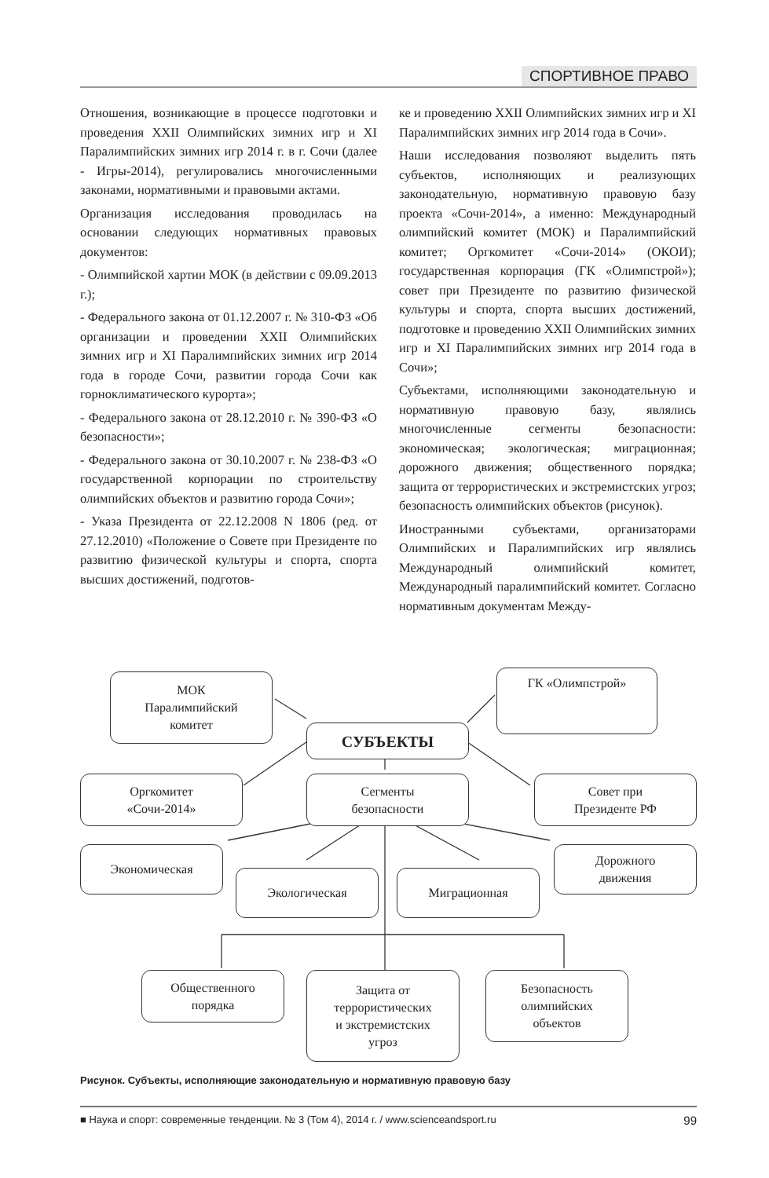СПОРТИВНОЕ ПРАВО
Отношения, возникающие в процессе подготовки и проведения XXII Олимпийских зимних игр и XI Паралимпийских зимних игр 2014 г. в г. Сочи (далее - Игры-2014), регулировались многочисленными законами, нормативными и правовыми актами.
Организация исследования проводилась на основании следующих нормативных правовых документов:
- Олимпийской хартии МОК (в действии с 09.09.2013 г.);
- Федерального закона от 01.12.2007 г. № 310-ФЗ «Об организации и проведении XXII Олимпийских зимних игр и XI Паралимпийских зимних игр 2014 года в городе Сочи, развитии города Сочи как горноклиматического курорта»;
- Федерального закона от 28.12.2010 г. № 390-ФЗ «О безопасности»;
- Федерального закона от 30.10.2007 г. № 238-ФЗ «О государственной корпорации по строительству олимпийских объектов и развитию города Сочи»;
- Указа Президента от 22.12.2008 N 1806 (ред. от 27.12.2010) «Положение о Совете при Президенте по развитию физической культуры и спорта, спорта высших достижений, подготов-
ке и проведению XXII Олимпийских зимних игр и XI Паралимпийских зимних игр 2014 года в Сочи».
Наши исследования позволяют выделить пять субъектов, исполняющих и реализующих законодательную, нормативную правовую базу проекта «Сочи-2014», а именно: Международный олимпийский комитет (МОК) и Паралимпийский комитет; Оргкомитет «Сочи-2014» (ОКОИ); государственная корпорация (ГК «Олимпстрой»); совет при Президенте по развитию физической культуры и спорта, спорта высших достижений, подготовке и проведению XXII Олимпийских зимних игр и XI Паралимпийских зимних игр 2014 года в Сочи»;
Субъектами, исполняющими законодательную и нормативную правовую базу, являлись многочисленные сегменты безопасности: экономическая; экологическая; миграционная; дорожного движения; общественного порядка; защита от террористических и экстремистских угроз; безопасность олимпийских объектов (рисунок).
Иностранными субъектами, организаторами Олимпийских и Паралимпийских игр являлись Международный олимпийский комитет, Международный паралимпийский комитет. Согласно нормативным документам Между-
МОК
Паралимпийский
комитет
ГК «Олимпстрой»
СУБЪЕКТЫ
Оргкомитет
«Сочи-2014»
Сегменты
безопасности
Совет при
Президенте РФ
Экономическая
Экологическая Миграционная
Дорожного
движения
Общественного
порядка
Защита от
террористических
и экстремистских
угроз
Безопасность
олимпийских
объектов
Рисунок. Субъекты, исполняющие законодательную и нормативную правовую базу
■ Наука и спорт: современные тенденции. № 3 (Том 4), 2014 г. / www.scienceandsport.ru 99